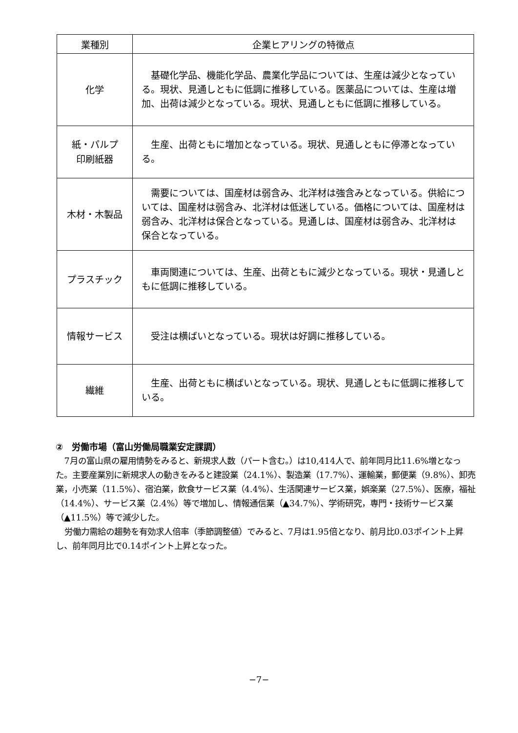| 業種別 | 企業ヒアリングの特徴点 |
| --- | --- |
| 化学 | 基礎化学品、機能化学品、農業化学品については、生産は減少となっている。現状、見通しともに低調に推移している。医薬品については、生産は増加、出荷は減少となっている。現状、見通しともに低調に推移している。 |
| 紙・パルプ 印刷紙器 | 生産、出荷ともに増加となっている。現状、見通しともに停滞となっている。 |
| 木材・木製品 | 需要については、国産材は弱含み、北洋材は強含みとなっている。供給については、国産材は弱含み、北洋材は低迷している。価格については、国産材は弱含み、北洋材は保合となっている。見通しは、国産材は弱含み、北洋材は保合となっている。 |
| プラスチック | 車両関連については、生産、出荷ともに減少となっている。現状・見通しともに低調に推移している。 |
| 情報サービス | 受注は横ばいとなっている。現状は好調に推移している。 |
| 繊維 | 生産、出荷ともに横ばいとなっている。現状、見通しともに低調に推移している。 |
②　労働市場（富山労働局職業安定課調）
7月の富山県の雇用情勢をみると、新規求人数（パート含む。）は10,414人で、前年同月比11.6%増となった。主要産業別に新規求人の動きをみると建設業（24.1%）、製造業（17.7%）、運輸業，郵便業（9.8%）、卸売業，小売業（11.5%）、宿泊業，飲食サービス業（4.4%）、生活関連サービス業，娯楽業（27.5%）、医療，福祉（14.4%）、サービス業（2.4%）等で増加し、情報通信業（▲34.7%）、学術研究，専門・技術サービス業（▲11.5%）等で減少した。
労働力需給の趨勢を有効求人倍率（季節調整値）でみると、7月は1.95倍となり、前月比0.03ポイント上昇し、前年同月比で0.14ポイント上昇となった。
−7−